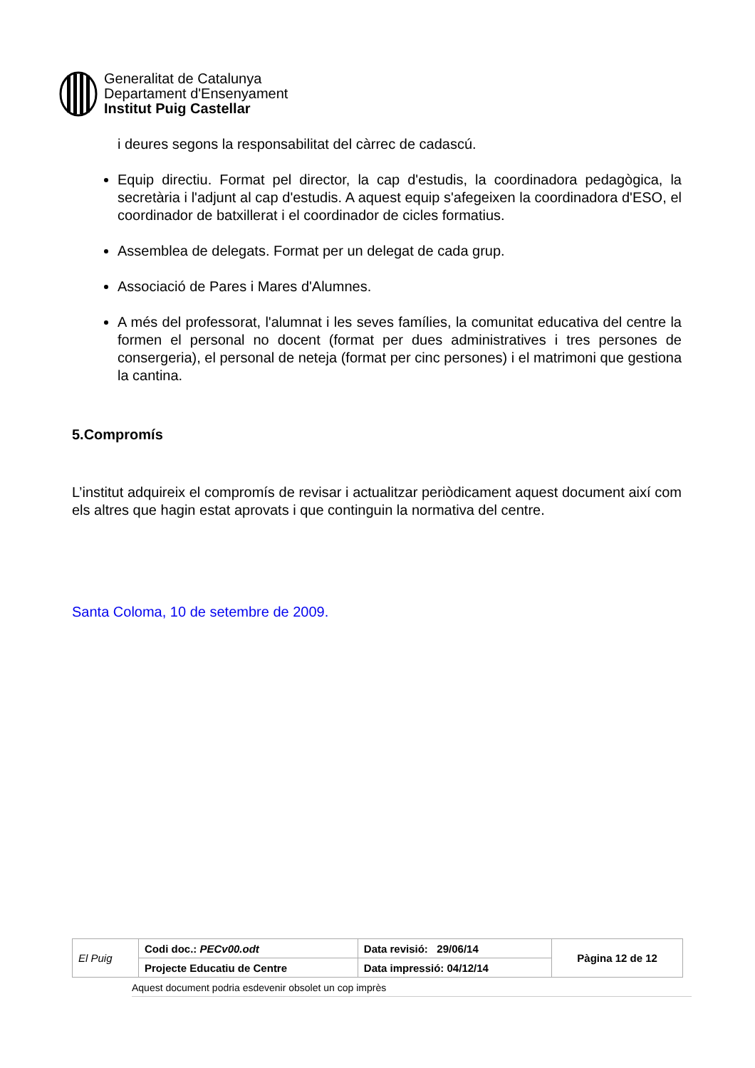Generalitat de Catalunya
Departament d'Ensenyament
Institut Puig Castellar
i deures segons la responsabilitat del càrrec de cadascú.
Equip directiu. Format pel director, la cap d'estudis, la coordinadora pedagògica, la secretària i l'adjunt al cap d'estudis. A aquest equip s'afegeixen la coordinadora d'ESO, el coordinador de batxillerat i el coordinador de cicles formatius.
Assemblea de delegats. Format per un delegat de cada grup.
Associació de Pares i Mares d'Alumnes.
A més del professorat, l'alumnat i les seves famílies, la comunitat educativa del centre la formen el personal no docent (format per dues administratives i tres persones de consergeria), el personal de neteja (format per cinc persones) i el matrimoni que gestiona la cantina.
5.Compromís
L’institut adquireix el compromís de revisar i actualitzar periòdicament aquest document així com els altres que hagin estat aprovats i que continguin la normativa del centre.
Santa Coloma, 10 de setembre de 2009.
| El Puig | Codi doc.: PECv00.odt | Data revisió: 29/06/14 | Pàgina 12 de 12 |
| | Projecte Educatiu de Centre | Data impressió: 04/12/14 | |
Aquest document podria esdevenir obsolet un cop imprès